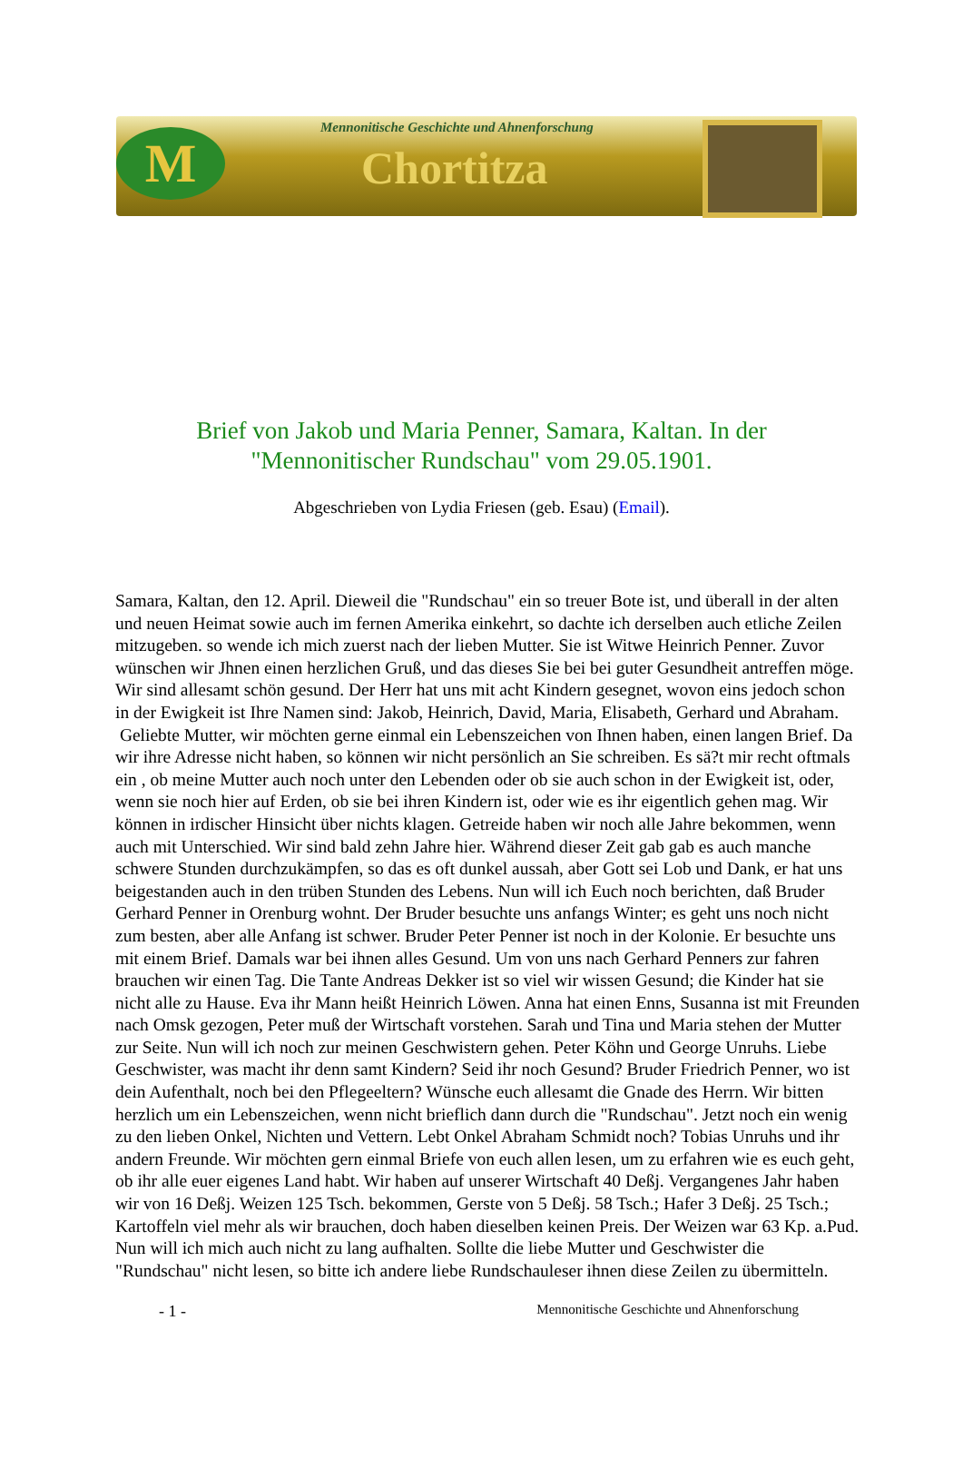M
Mennonitische Geschichte und Ahnenforschung
Chortitza
Brief von Jakob und Maria Penner, Samara, Kaltan. In der
"Mennonitischer Rundschau" vom 29.05.1901.
Abgeschrieben von Lydia Friesen (geb. Esau) (Email).
Samara, Kaltan, den 12. April. Dieweil die "Rundschau" ein so treuer Bote ist, und überall in der alten und neuen Heimat sowie auch im fernen Amerika einkehrt, so dachte ich derselben auch etliche Zeilen mitzugeben. so wende ich mich zuerst nach der lieben Mutter. Sie ist Witwe Heinrich Penner. Zuvor wünschen wir Jhnen einen herzlichen Gruß, und das dieses Sie bei bei guter Gesundheit antreffen möge. Wir sind allesamt schön gesund. Der Herr hat uns mit acht Kindern gesegnet, wovon eins jedoch schon in der Ewigkeit ist Ihre Namen sind: Jakob, Heinrich, David, Maria, Elisabeth, Gerhard und Abraham.
Geliebte Mutter, wir möchten gerne einmal ein Lebenszeichen von Ihnen haben, einen langen Brief. Da wir ihre Adresse nicht haben, so können wir nicht persönlich an Sie schreiben. Es sä?t mir recht oftmals ein , ob meine Mutter auch noch unter den Lebenden oder ob sie auch schon in der Ewigkeit ist, oder, wenn sie noch hier auf Erden, ob sie bei ihren Kindern ist, oder wie es ihr eigentlich gehen mag. Wir können in irdischer Hinsicht über nichts klagen. Getreide haben wir noch alle Jahre bekommen, wenn auch mit Unterschied. Wir sind bald zehn Jahre hier. Während dieser Zeit gab gab es auch manche schwere Stunden durchzukämpfen, so das es oft dunkel aussah, aber Gott sei Lob und Dank, er hat uns beigestanden auch in den trüben Stunden des Lebens. Nun will ich Euch noch berichten, daß Bruder Gerhard Penner in Orenburg wohnt. Der Bruder besuchte uns anfangs Winter; es geht uns noch nicht zum besten, aber alle Anfang ist schwer. Bruder Peter Penner ist noch in der Kolonie. Er besuchte uns mit einem Brief. Damals war bei ihnen alles Gesund. Um von uns nach Gerhard Penners zur fahren brauchen wir einen Tag. Die Tante Andreas Dekker ist so viel wir wissen Gesund; die Kinder hat sie nicht alle zu Hause. Eva ihr Mann heißt Heinrich Löwen. Anna hat einen Enns, Susanna ist mit Freunden nach Omsk gezogen, Peter muß der Wirtschaft vorstehen. Sarah und Tina und Maria stehen der Mutter zur Seite. Nun will ich noch zur meinen Geschwistern gehen. Peter Köhn und George Unruhs. Liebe Geschwister, was macht ihr denn samt Kindern? Seid ihr noch Gesund? Bruder Friedrich Penner, wo ist dein Aufenthalt, noch bei den Pflegeeltern? Wünsche euch allesamt die Gnade des Herrn. Wir bitten herzlich um ein Lebenszeichen, wenn nicht brieflich dann durch die "Rundschau". Jetzt noch ein wenig zu den lieben Onkel, Nichten und Vettern. Lebt Onkel Abraham Schmidt noch? Tobias Unruhs und ihr andern Freunde. Wir möchten gern einmal Briefe von euch allen lesen, um zu erfahren wie es euch geht, ob ihr alle euer eigenes Land habt. Wir haben auf unserer Wirtschaft 40 Deßj. Vergangenes Jahr haben wir von 16 Deßj. Weizen 125 Tsch. bekommen, Gerste von 5 Deßj. 58 Tsch.; Hafer 3 Deßj. 25 Tsch.; Kartoffeln viel mehr als wir brauchen, doch haben dieselben keinen Preis. Der Weizen war 63 Kp. a.Pud. Nun will ich mich auch nicht zu lang aufhalten. Sollte die liebe Mutter und Geschwister die "Rundschau" nicht lesen, so bitte ich andere liebe Rundschauleser ihnen diese Zeilen zu übermitteln.
- 1 - Mennonitische Geschichte und Ahnenforschung